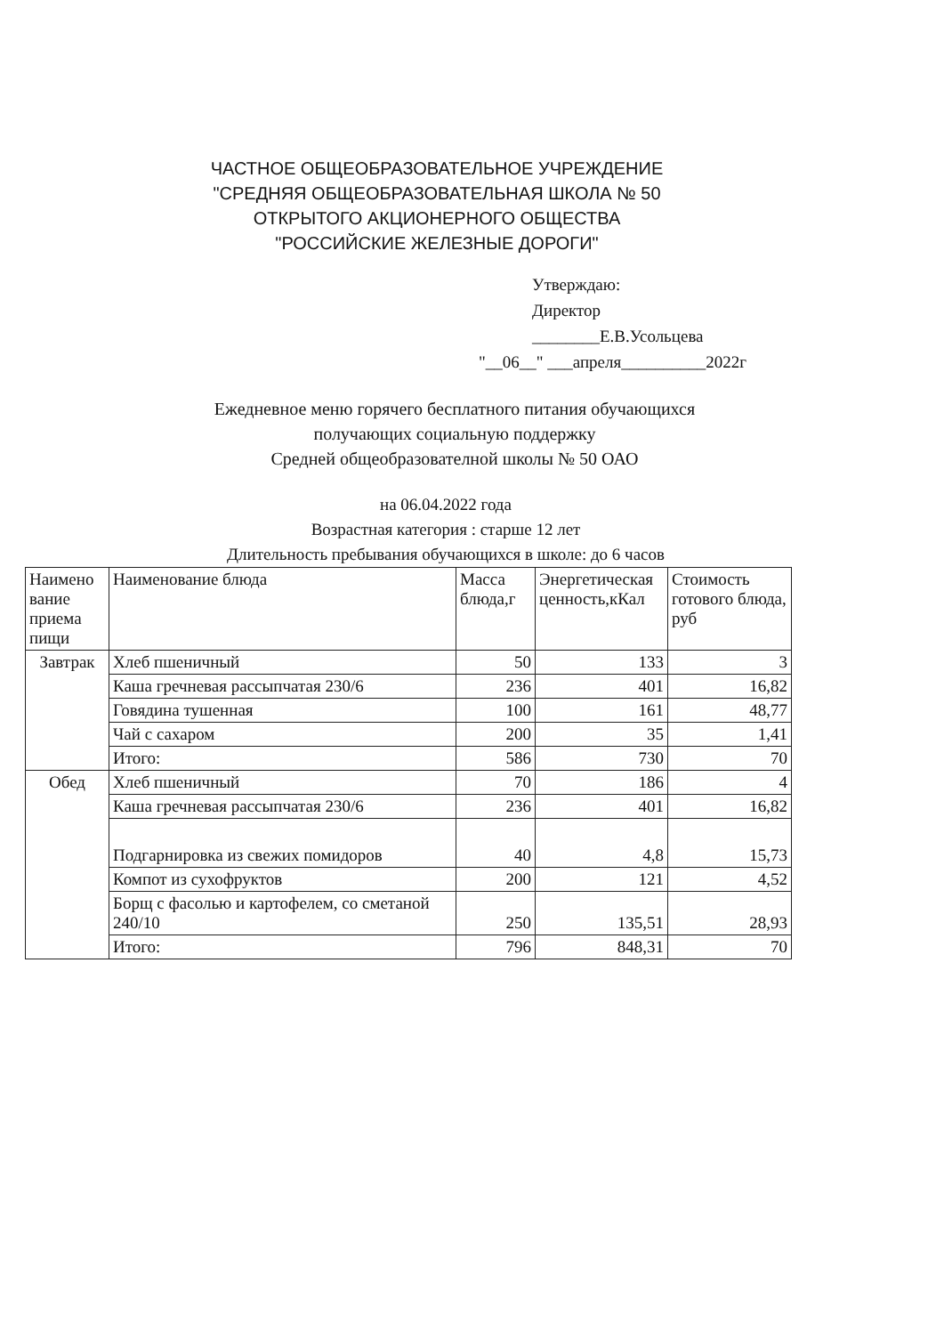ЧАСТНОЕ ОБЩЕОБРАЗОВАТЕЛЬНОЕ УЧРЕЖДЕНИЕ
"СРЕДНЯЯ ОБЩЕОБРАЗОВАТЕЛЬНАЯ ШКОЛА № 50
ОТКРЫТОГО АКЦИОНЕРНОГО ОБЩЕСТВА
"РОССИЙСКИЕ ЖЕЛЕЗНЫЕ ДОРОГИ"
Утверждаю:
Директор
________Е.В.Усольцева
"__06__" ___апреля__________2022г
Ежедневное меню горячего бесплатного питания обучающихся
получающих социальную поддержку
Средней общеобразователной школы № 50 ОАО
на 06.04.2022 года
Возрастная категория : старше 12 лет
Длительность пребывания обучающихся в школе: до 6 часов
| Наимено вание приема пищи | Наименование блюда | Масса блюда,г | Энергетическая ценность,кКал | Стоимость готового блюда, руб |
| --- | --- | --- | --- | --- |
| Завтрак | Хлеб пшеничный | 50 | 133 | 3 |
| | Каша гречневая рассыпчатая 230/6 | 236 | 401 | 16,82 |
| | Говядина тушенная | 100 | 161 | 48,77 |
| | Чай с сахаром | 200 | 35 | 1,41 |
| | Итого: | 586 | 730 | 70 |
| Обед | Хлеб пшеничный | 70 | 186 | 4 |
| | Каша гречневая рассыпчатая 230/6 | 236 | 401 | 16,82 |
| | Подгарнировка из свежих помидоров | 40 | 4,8 | 15,73 |
| | Компот из сухофруктов | 200 | 121 | 4,52 |
| | Борщ с фасолью и картофелем, со сметаной 240/10 | 250 | 135,51 | 28,93 |
| | Итого: | 796 | 848,31 | 70 |